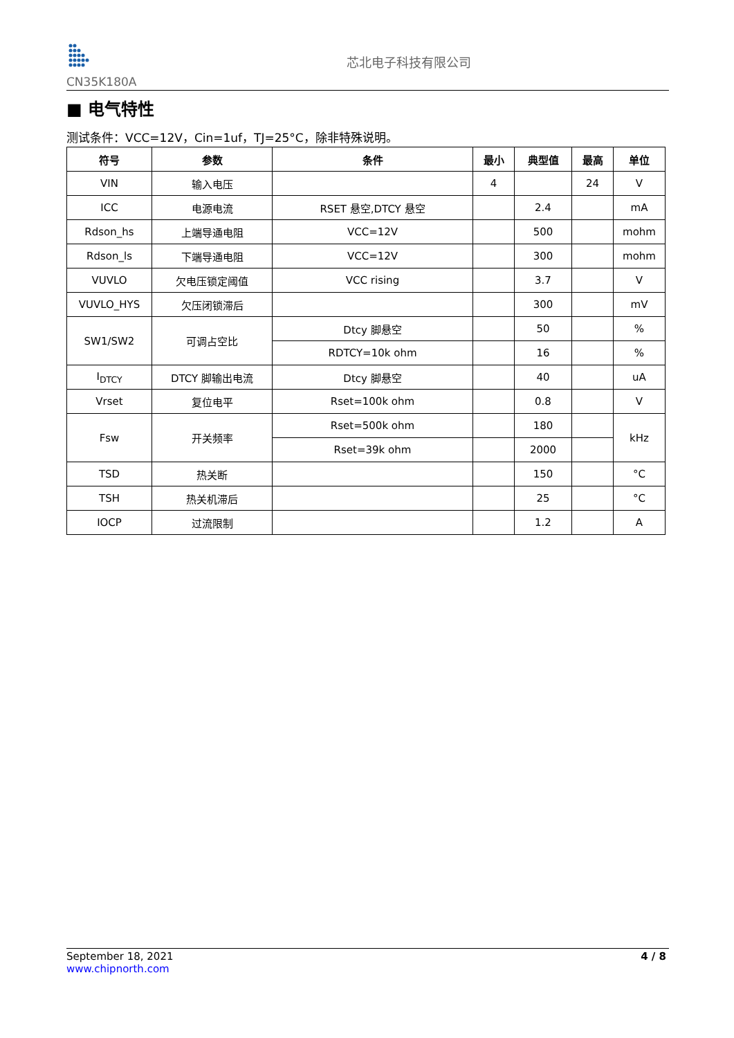CN35K180A
芯北电子科技有限公司
■ 电气特性
测试条件：VCC=12V，Cin=1uf，TJ=25°C，除非特殊说明。
| 符号 | 参数 | 条件 | 最小 | 典型值 | 最高 | 单位 |
| --- | --- | --- | --- | --- | --- | --- |
| VIN | 输入电压 | | 4 | | 24 | V |
| ICC | 电源电流 | RSET 悬空,DTCY 悬空 | | 2.4 | | mA |
| Rdson_hs | 上端导通电阻 | VCC=12V | | 500 | | mohm |
| Rdson_ls | 下端导通电阻 | VCC=12V | | 300 | | mohm |
| VUVLO | 欠电压锁定阈值 | VCC rising | | 3.7 | | V |
| VUVLO_HYS | 欠压闭锁滞后 | | | 300 | | mV |
| SW1/SW2 | 可调占空比 | Dtcy 脚悬空 | | 50 | | % |
| | | RDTCY=10k ohm | | 16 | | % |
| I<sub>DTCY</sub> | DTCY 脚输出电流 | Dtcy 脚悬空 | | 40 | | uA |
| Vrset | 复位电平 | Rset=100k ohm | | 0.8 | | V |
| Fsw | 开关频率 | Rset=500k ohm | | 180 | | kHz |
| | | Rset=39k ohm | | 2000 | | |
| TSD | 热关断 | | | 150 | | °C |
| TSH | 热关机滞后 | | | 25 | | °C |
| IOCP | 过流限制 | | | 1.2 | | A |
September 18, 2021
www.chipnorth.com
4 / 8